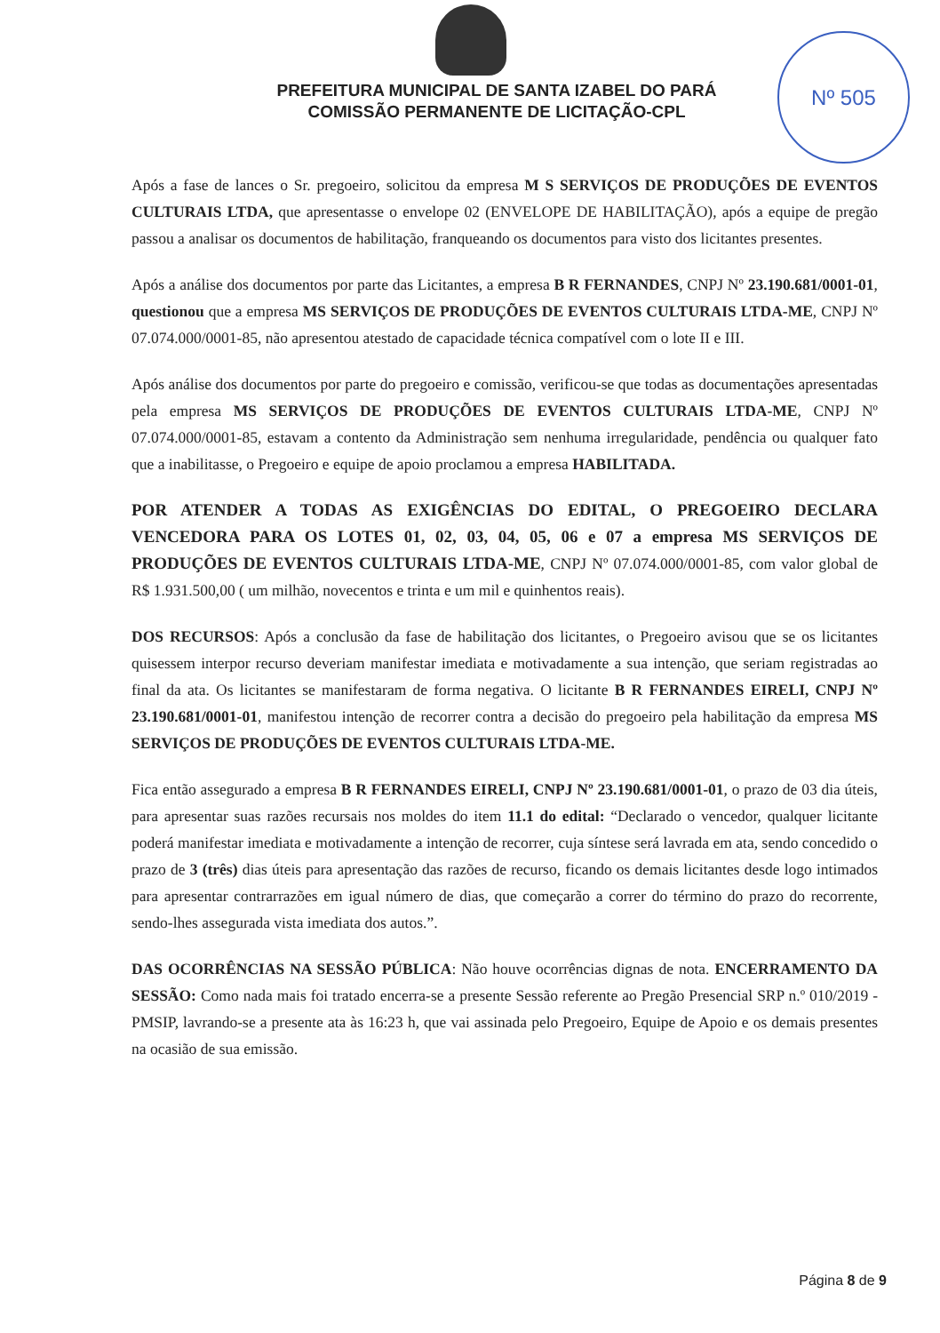Nº 505
PREFEITURA MUNICIPAL DE SANTA IZABEL DO PARÁ
COMISSÃO PERMANENTE DE LICITAÇÃO-CPL
Após a fase de lances o Sr. pregoeiro, solicitou da empresa M S SERVIÇOS DE PRODUÇÕES DE EVENTOS CULTURAIS LTDA, que apresentasse o envelope 02 (ENVELOPE DE HABILITAÇÃO), após a equipe de pregão passou a analisar os documentos de habilitação, franqueando os documentos para visto dos licitantes presentes.
Após a análise dos documentos por parte das Licitantes, a empresa B R FERNANDES, CNPJ Nº 23.190.681/0001-01, questionou que a empresa MS SERVIÇOS DE PRODUÇÕES DE EVENTOS CULTURAIS LTDA-ME, CNPJ Nº 07.074.000/0001-85, não apresentou atestado de capacidade técnica compatível com o lote II e III.
Após análise dos documentos por parte do pregoeiro e comissão, verificou-se que todas as documentações apresentadas pela empresa MS SERVIÇOS DE PRODUÇÕES DE EVENTOS CULTURAIS LTDA-ME, CNPJ Nº 07.074.000/0001-85, estavam a contento da Administração sem nenhuma irregularidade, pendência ou qualquer fato que a inabilitasse, o Pregoeiro e equipe de apoio proclamou a empresa HABILITADA.
POR ATENDER A TODAS AS EXIGÊNCIAS DO EDITAL, O PREGOEIRO DECLARA VENCEDORA PARA OS LOTES 01, 02, 03, 04, 05, 06 e 07 a empresa MS SERVIÇOS DE PRODUÇÕES DE EVENTOS CULTURAIS LTDA-ME, CNPJ Nº 07.074.000/0001-85, com valor global de R$ 1.931.500,00 ( um milhão, novecentos e trinta e um mil e quinhentos reais).
DOS RECURSOS: Após a conclusão da fase de habilitação dos licitantes, o Pregoeiro avisou que se os licitantes quisessem interpor recurso deveriam manifestar imediata e motivadamente a sua intenção, que seriam registradas ao final da ata. Os licitantes se manifestaram de forma negativa. O licitante B R FERNANDES EIRELI, CNPJ Nº 23.190.681/0001-01, manifestou intenção de recorrer contra a decisão do pregoeiro pela habilitação da empresa MS SERVIÇOS DE PRODUÇÕES DE EVENTOS CULTURAIS LTDA-ME.
Fica então assegurado a empresa B R FERNANDES EIRELI, CNPJ Nº 23.190.681/0001-01, o prazo de 03 dia úteis, para apresentar suas razões recursais nos moldes do item 11.1 do edital: “Declarado o vencedor, qualquer licitante poderá manifestar imediata e motivadamente a intenção de recorrer, cuja síntese será lavrada em ata, sendo concedido o prazo de 3 (três) dias úteis para apresentação das razões de recurso, ficando os demais licitantes desde logo intimados para apresentar contrarrazões em igual número de dias, que começarão a correr do término do prazo do recorrente, sendo-lhes assegurada vista imediata dos autos.”.
DAS OCORRÊNCIAS NA SESSÃO PÚBLICA: Não houve ocorrências dignas de nota. ENCERRAMENTO DA SESSÃO: Como nada mais foi tratado encerra-se a presente Sessão referente ao Pregão Presencial SRP n.º 010/2019 - PMSIP, lavrando-se a presente ata às 16:23 h, que vai assinada pelo Pregoeiro, Equipe de Apoio e os demais presentes na ocasião de sua emissão.
Página 8 de 9